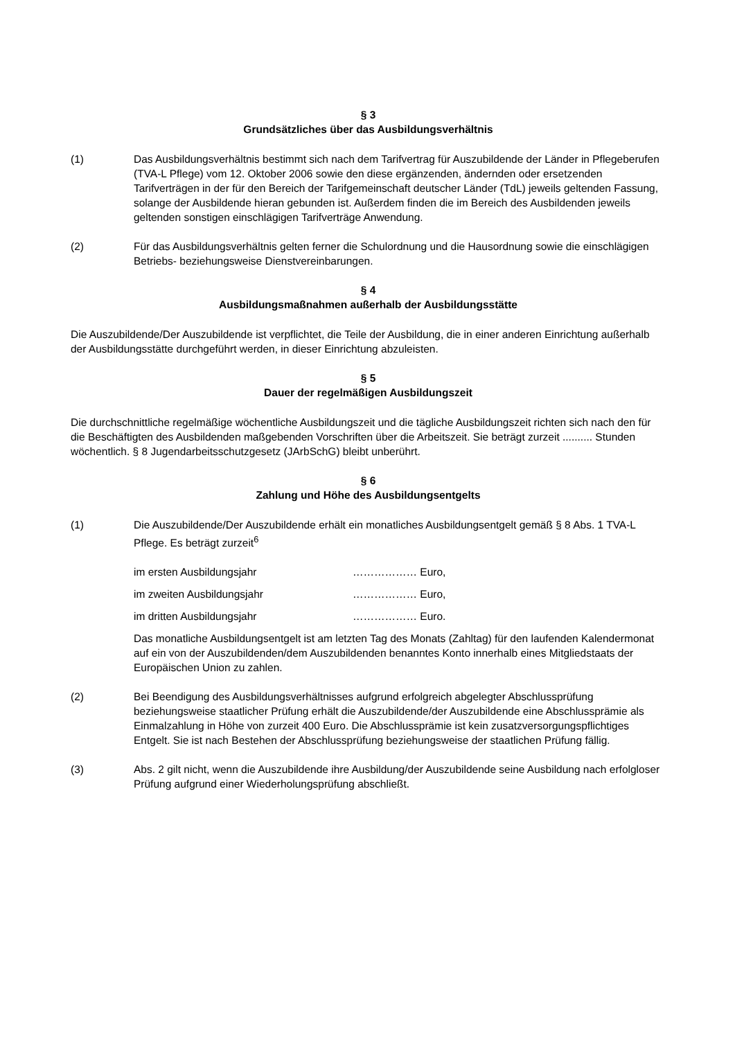§ 3
Grundsätzliches über das Ausbildungsverhältnis
(1) Das Ausbildungsverhältnis bestimmt sich nach dem Tarifvertrag für Auszubildende der Länder in Pflegeberufen (TVA-L Pflege) vom 12. Oktober 2006 sowie den diese ergänzenden, ändernden oder ersetzenden Tarifverträgen in der für den Bereich der Tarifgemeinschaft deutscher Länder (TdL) jeweils geltenden Fassung, solange der Ausbildende hieran gebunden ist. Außerdem finden die im Bereich des Ausbildenden jeweils geltenden sonstigen einschlägigen Tarifverträge Anwendung.
(2) Für das Ausbildungsverhältnis gelten ferner die Schulordnung und die Hausordnung sowie die einschlägigen Betriebs- beziehungsweise Dienstvereinbarungen.
§ 4
Ausbildungsmaßnahmen außerhalb der Ausbildungsstätte
Die Auszubildende/Der Auszubildende ist verpflichtet, die Teile der Ausbildung, die in einer anderen Einrichtung außerhalb der Ausbildungsstätte durchgeführt werden, in dieser Einrichtung abzuleisten.
§ 5
Dauer der regelmäßigen Ausbildungszeit
Die durchschnittliche regelmäßige wöchentliche Ausbildungszeit und die tägliche Ausbildungszeit richten sich nach den für die Beschäftigten des Ausbildenden maßgebenden Vorschriften über die Arbeitszeit. Sie beträgt zurzeit .......... Stunden wöchentlich. § 8 Jugendarbeitsschutzgesetz (JArbSchG) bleibt unberührt.
§ 6
Zahlung und Höhe des Ausbildungsentgelts
(1) Die Auszubildende/Der Auszubildende erhält ein monatliches Ausbildungsentgelt gemäß § 8 Abs. 1 TVA-L Pflege. Es beträgt zurzeit<sup>6</sup>
im ersten Ausbildungsjahr ……………… Euro,
im zweiten Ausbildungsjahr ……………… Euro,
im dritten Ausbildungsjahr ……………… Euro.
Das monatliche Ausbildungsentgelt ist am letzten Tag des Monats (Zahltag) für den laufenden Kalendermonat auf ein von der Auszubildenden/dem Auszubildenden benanntes Konto innerhalb eines Mitgliedstaats der Europäischen Union zu zahlen.
(2) Bei Beendigung des Ausbildungsverhältnisses aufgrund erfolgreich abgelegter Abschlussprüfung beziehungsweise staatlicher Prüfung erhält die Auszubildende/der Auszubildende eine Abschlussprämie als Einmalzahlung in Höhe von zurzeit 400 Euro. Die Abschlussprämie ist kein zusatzversorgungspflichtiges Entgelt. Sie ist nach Bestehen der Abschlussprüfung beziehungsweise der staatlichen Prüfung fällig.
(3) Abs. 2 gilt nicht, wenn die Auszubildende ihre Ausbildung/der Auszubildende seine Ausbildung nach erfolgloser Prüfung aufgrund einer Wiederholungsprüfung abschließt.